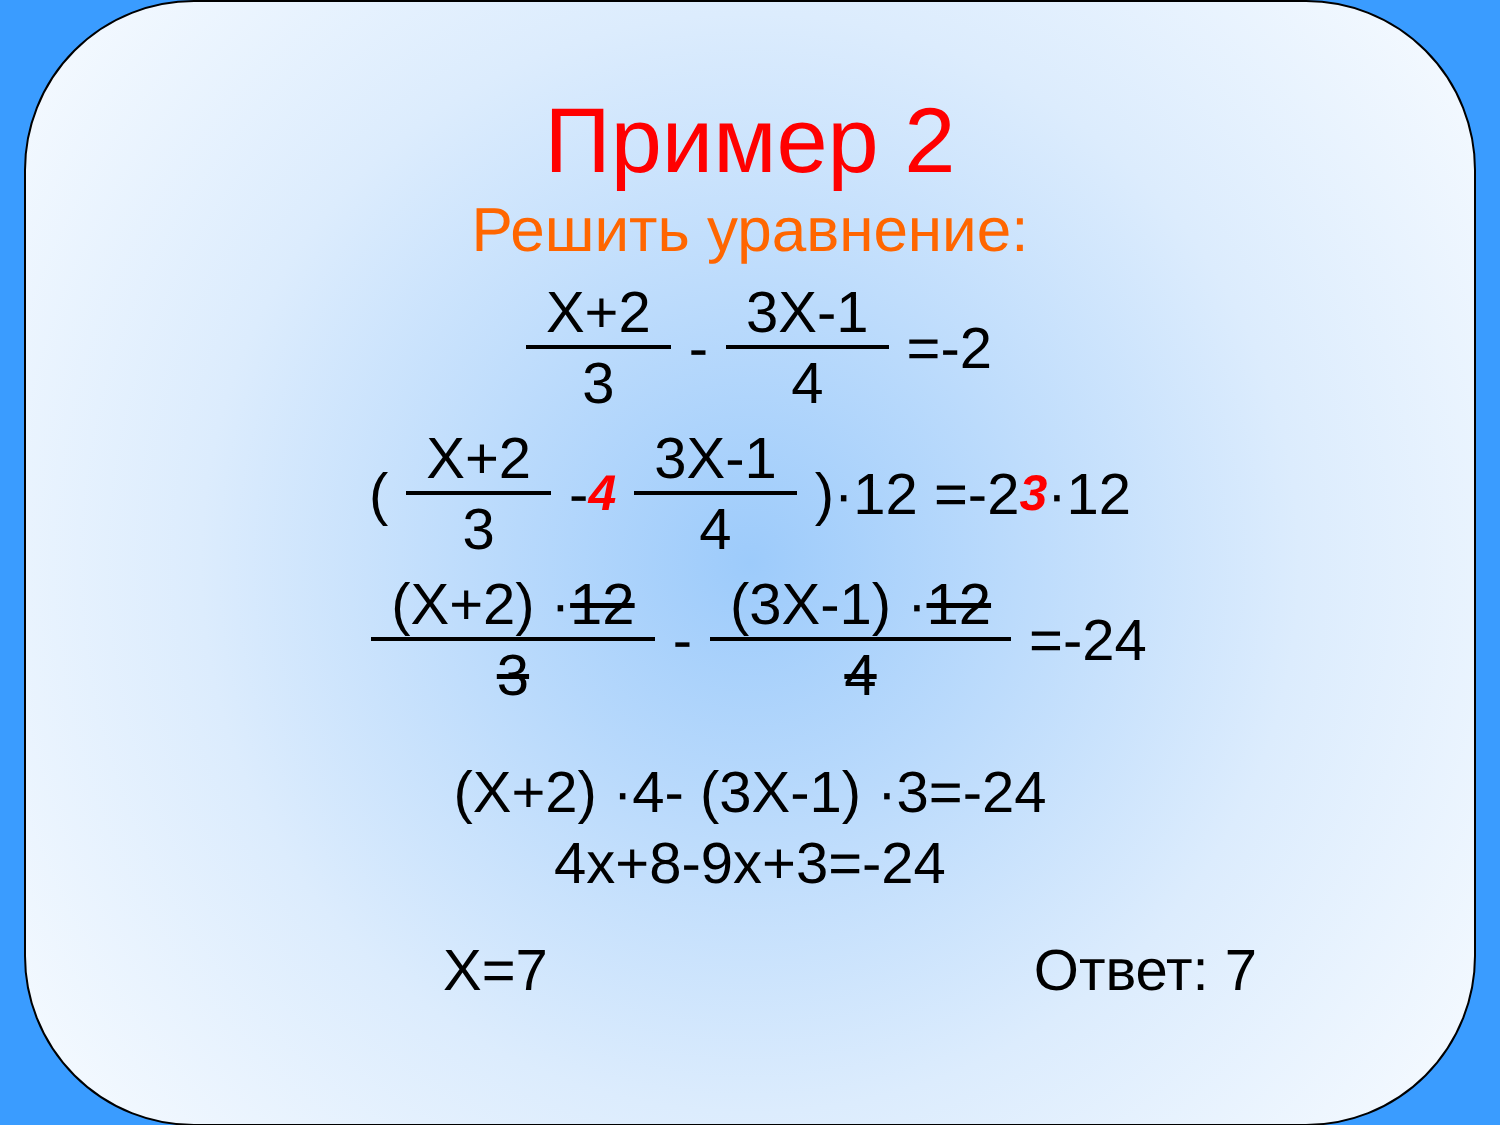Пример 2
Решить уравнение:
X+2 3 - 3X-1 4 =-2
( X+2 3 - 4 3X-1 4 )·12 =-2 3 ·12
(X+2) ·12 3 - (3X-1) ·12 4 =-24
(X+2) ·4- (3X-1) ·3=-24
4x+8-9x+3=-24
X=7 Ответ: 7